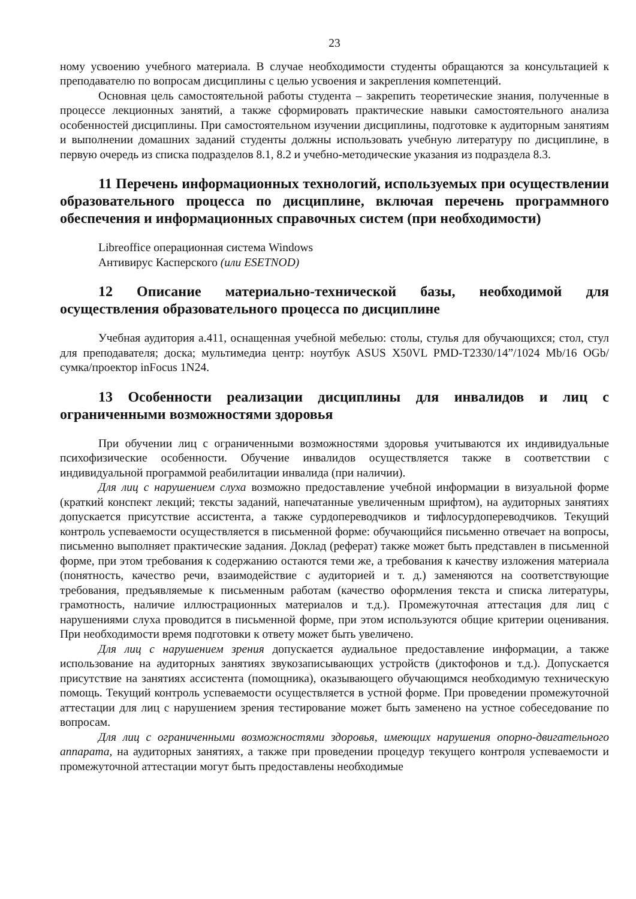23
ному усвоению учебного материала. В случае необходимости студенты обращаются за консультацией к преподавателю по вопросам дисциплины с целью усвоения и закрепления компетенций.
Основная цель самостоятельной работы студента – закрепить теоретические знания, полученные в процессе лекционных занятий, а также сформировать практические навыки самостоятельного анализа особенностей дисциплины. При самостоятельном изучении дисциплины, подготовке к аудиторным занятиям и выполнении домашних заданий студенты должны использовать учебную литературу по дисциплине, в первую очередь из списка подразделов 8.1, 8.2 и учебно-методические указания из подраздела 8.3.
11 Перечень информационных технологий, используемых при осуществлении образовательного процесса по дисциплине, включая перечень программного обеспечения и информационных справочных систем (при необходимости)
Libreoffice операционная система Windows
Антивирус Касперского (или ESETNOD)
12 Описание материально-технической базы, необходимой для осуществления образовательного процесса по дисциплине
Учебная аудитория а.411, оснащенная учебной мебелью: столы, стулья для обучающихся; стол, стул для преподавателя; доска; мультимедиа центр: ноутбук ASUS X50VL PMD-T2330/14”/1024 Mb/16 OGb/сумка/проектор inFocus 1N24.
13 Особенности реализации дисциплины для инвалидов и лиц с ограниченными возможностями здоровья
При обучении лиц с ограниченными возможностями здоровья учитываются их индивидуальные психофизические особенности. Обучение инвалидов осуществляется также в соответствии с индивидуальной программой реабилитации инвалида (при наличии).
Для лиц с нарушением слуха возможно предоставление учебной информации в визуальной форме (краткий конспект лекций; тексты заданий, напечатанные увеличенным шрифтом), на аудиторных занятиях допускается присутствие ассистента, а также сурдопереводчиков и тифлосурдопереводчиков. Текущий контроль успеваемости осуществляется в письменной форме: обучающийся письменно отвечает на вопросы, письменно выполняет практические задания. Доклад (реферат) также может быть представлен в письменной форме, при этом требования к содержанию остаются теми же, а требования к качеству изложения материала (понятность, качество речи, взаимодействие с аудиторией и т. д.) заменяются на соответствующие требования, предъявляемые к письменным работам (качество оформления текста и списка литературы, грамотность, наличие иллюстрационных материалов и т.д.). Промежуточная аттестация для лиц с нарушениями слуха проводится в письменной форме, при этом используются общие критерии оценивания. При необходимости время подготовки к ответу может быть увеличено.
Для лиц с нарушением зрения допускается аудиальное предоставление информации, а также использование на аудиторных занятиях звукозаписывающих устройств (диктофонов и т.д.). Допускается присутствие на занятиях ассистента (помощника), оказывающего обучающимся необходимую техническую помощь. Текущий контроль успеваемости осуществляется в устной форме. При проведении промежуточной аттестации для лиц с нарушением зрения тестирование может быть заменено на устное собеседование по вопросам.
Для лиц с ограниченными возможностями здоровья, имеющих нарушения опорно-двигательного аппарата, на аудиторных занятиях, а также при проведении процедур текущего контроля успеваемости и промежуточной аттестации могут быть предоставлены необходимые